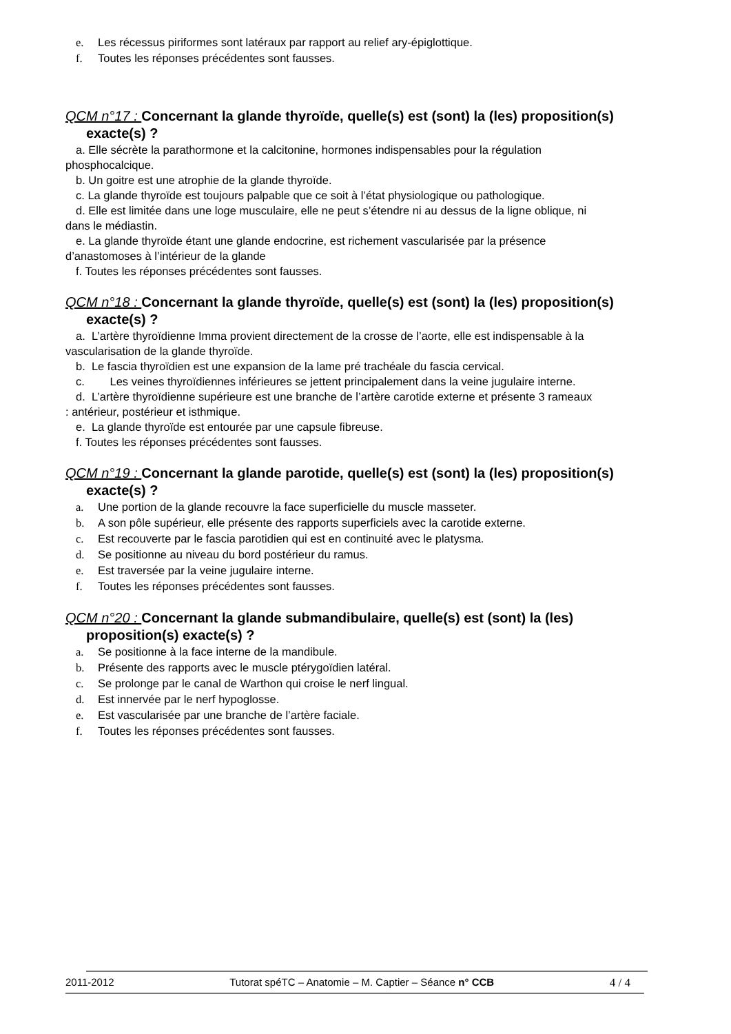e. Les récessus piriformes sont latéraux par rapport au relief ary-épiglottique.
f. Toutes les réponses précédentes sont fausses.
QCM n°17 : Concernant la glande thyroïde, quelle(s) est (sont) la (les) proposition(s)
exacte(s) ?
a. Elle sécrète la parathormone et la calcitonine, hormones indispensables pour la régulation
phosphocalcique.
b. Un goitre est une atrophie de la glande thyroïde.
c. La glande thyroïde est toujours palpable que ce soit à l’état physiologique ou pathologique.
d. Elle est limitée dans une loge musculaire, elle ne peut s’étendre ni au dessus de la ligne oblique, ni
dans le médiastin.
e. La glande thyroïde étant une glande endocrine, est richement vascularisée par la présence
d’anastomoses à l’intérieur de la glande
f. Toutes les réponses précédentes sont fausses.
QCM n°18 : Concernant la glande thyroïde, quelle(s) est (sont) la (les) proposition(s)
exacte(s) ?
a. L’artère thyroïdienne Imma provient directement de la crosse de l’aorte, elle est indispensable à la
vascularisation de la glande thyroïde.
b. Le fascia thyroïdien est une expansion de la lame pré trachéale du fascia cervical.
c. Les veines thyroïdiennes inférieures se jettent principalement dans la veine jugulaire interne.
d. L’artère thyroïdienne supérieure est une branche de l’artère carotide externe et présente 3 rameaux
: antérieur, postérieur et isthmique.
e. La glande thyroïde est entourée par une capsule fibreuse.
f. Toutes les réponses précédentes sont fausses.
QCM n°19 : Concernant la glande parotide, quelle(s) est (sont) la (les) proposition(s)
exacte(s) ?
a. Une portion de la glande recouvre la face superficielle du muscle masseter.
b. A son pôle supérieur, elle présente des rapports superficiels avec la carotide externe.
c. Est recouverte par le fascia parotidien qui est en continuité avec le platysma.
d. Se positionne au niveau du bord postérieur du ramus.
e. Est traversée par la veine jugulaire interne.
f. Toutes les réponses précédentes sont fausses.
QCM n°20 : Concernant la glande submandibulaire, quelle(s) est (sont) la (les)
proposition(s) exacte(s) ?
a. Se positionne à la face interne de la mandibule.
b. Présente des rapports avec le muscle ptérygoïdien latéral.
c. Se prolonge par le canal de Warthon qui croise le nerf lingual.
d. Est innervée par le nerf hypoglosse.
e. Est vascularisée par une branche de l’artère faciale.
f. Toutes les réponses précédentes sont fausses.
2011-2012 Tutorat spéTC – Anatomie – M. Captier – Séance n° CCB 4 / 4